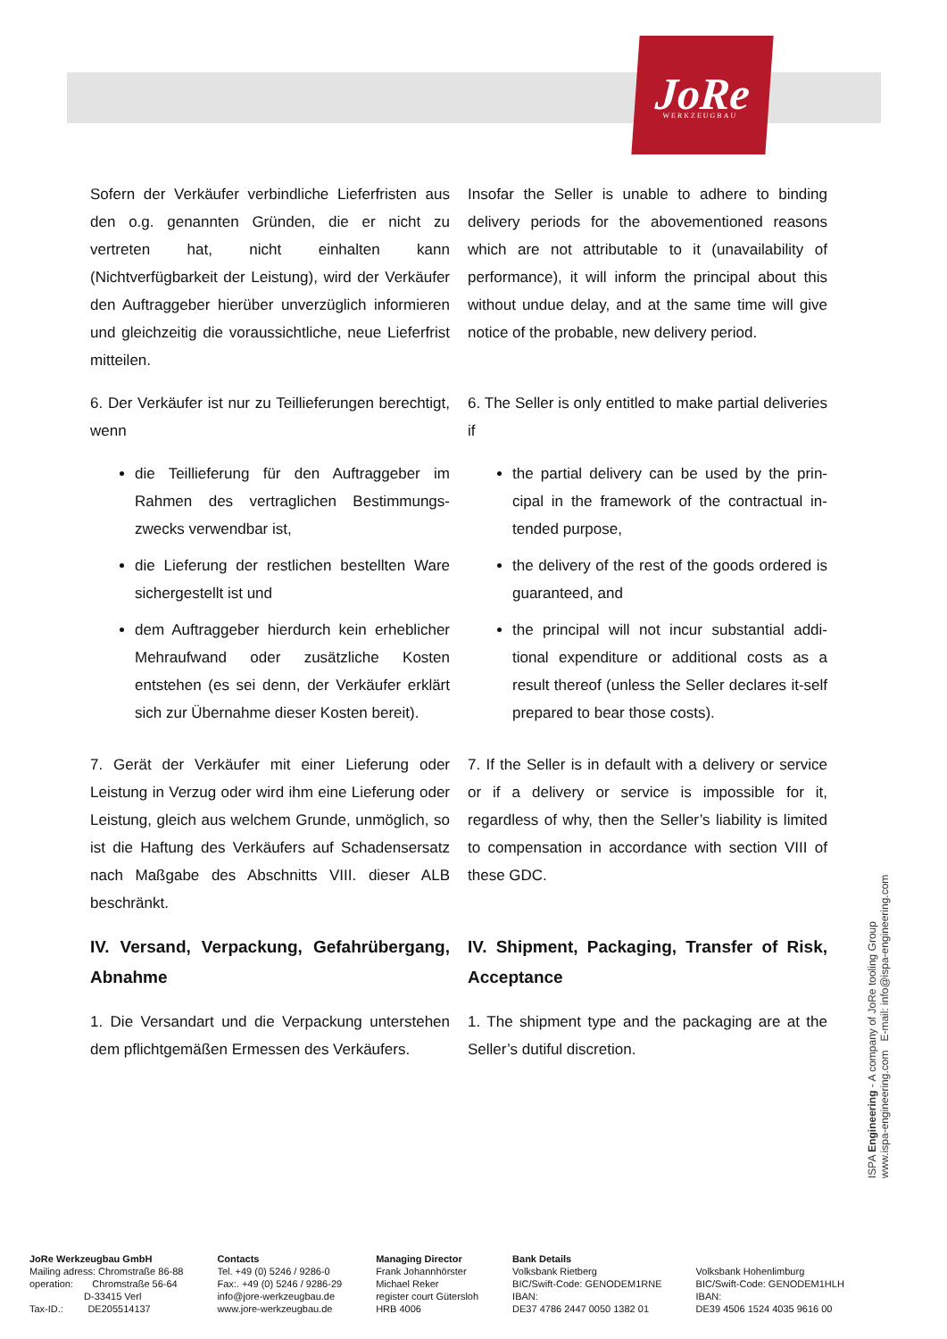JoRe
WERKZEUGBAU
Sofern der Verkäufer verbindliche Lieferfristen aus den o.g. genannten Gründen, die er nicht zu vertreten hat, nicht einhalten kann (Nichtverfügbarkeit der Leistung), wird der Verkäufer den Auftraggeber hierüber unverzüglich informieren und gleichzeitig die voraussichtliche, neue Lieferfrist mitteilen.
Insofar the Seller is unable to adhere to binding delivery periods for the abovementioned reasons which are not attributable to it (unavailability of performance), it will inform the principal about this without undue delay, and at the same time will give notice of the probable, new delivery period.
6. Der Verkäufer ist nur zu Teillieferungen berechtigt, wenn
6. The Seller is only entitled to make partial deliveries if
die Teillieferung für den Auftraggeber im Rahmen des vertraglichen Bestimmungs-zwecks verwendbar ist,
die Lieferung der restlichen bestellten Ware sichergestellt ist und
dem Auftraggeber hierdurch kein erheblicher Mehraufwand oder zusätzliche Kosten entstehen (es sei denn, der Verkäufer erklärt sich zur Übernahme dieser Kosten bereit).
the partial delivery can be used by the prin-cipal in the framework of the contractual in-tended purpose,
the delivery of the rest of the goods ordered is guaranteed, and
the principal will not incur substantial addi-tional expenditure or additional costs as a result thereof (unless the Seller declares it-self prepared to bear those costs).
7. Gerät der Verkäufer mit einer Lieferung oder Leistung in Verzug oder wird ihm eine Lieferung oder Leistung, gleich aus welchem Grunde, unmöglich, so ist die Haftung des Verkäufers auf Schadensersatz nach Maßgabe des Abschnitts VIII. dieser ALB beschränkt.
7. If the Seller is in default with a delivery or service or if a delivery or service is impossible for it, regardless of why, then the Seller’s liability is limited to compensation in accordance with section VIII of these GDC.
IV. Versand, Verpackung, Gefahrübergang, Abnahme
IV. Shipment, Packaging, Transfer of Risk, Acceptance
1. Die Versandart und die Verpackung unterstehen dem pflichtgemäßen Ermessen des Verkäufers.
1. The shipment type and the packaging are at the Seller’s dutiful discretion.
ISPA Engineering - A company of JoRe tooling Group
www.ispa-engineering.com E-mail: info@ispa-engineering.com
JoRe Werkzeugbau GmbH
Mailing adress: Chromstraße 86-88
operation: Chromstraße 56-64
D-33415 Verl
Tax-ID.: DE205514137
Contacts
Tel. +49 (0) 5246 / 9286-0
Fax:. +49 (0) 5246 / 9286-29
info@jore-werkzeugbau.de
www.jore-werkzeugbau.de
Managing Director
Frank Johannhörster
Michael Reker
register court Gütersloh
HRB 4006
Bank Details
Volksbank Rietberg
BIC/Swift-Code: GENODEM1RNE
IBAN:
DE37 4786 2447 0050 1382 01
Volksbank Hohenlimburg
BIC/Swift-Code: GENODEM1HLH
IBAN:
DE39 4506 1524 4035 9616 00